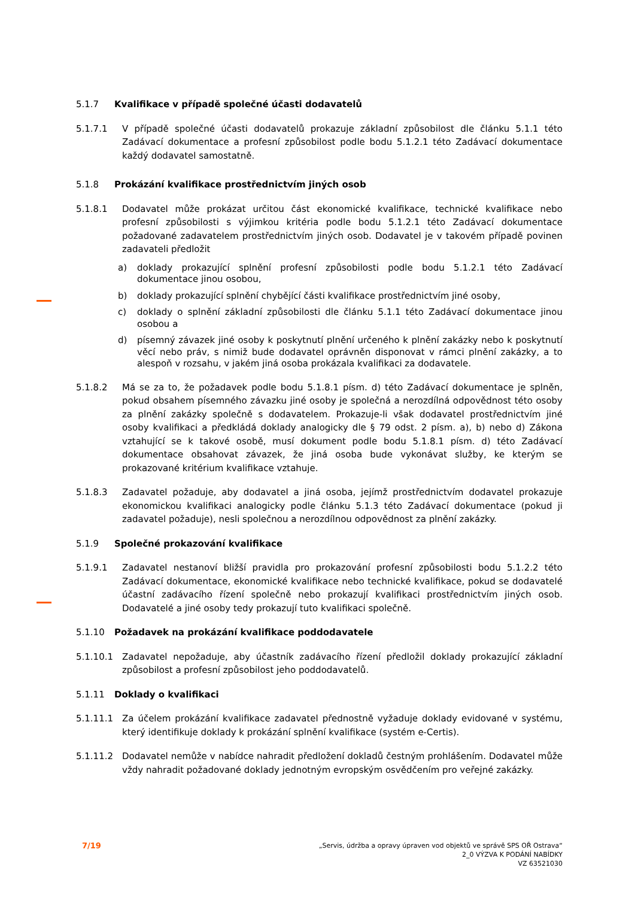5.1.7 Kvalifikace v případě společné účasti dodavatelů
5.1.7.1 V případě společné účasti dodavatelů prokazuje základní způsobilost dle článku 5.1.1 této Zadávací dokumentace a profesní způsobilost podle bodu 5.1.2.1 této Zadávací dokumentace každý dodavatel samostatně.
5.1.8 Prokázání kvalifikace prostřednictvím jiných osob
5.1.8.1 Dodavatel může prokázat určitou část ekonomické kvalifikace, technické kvalifikace nebo profesní způsobilosti s výjimkou kritéria podle bodu 5.1.2.1 této Zadávací dokumentace požadované zadavatelem prostřednictvím jiných osob. Dodavatel je v takovém případě povinen zadavateli předložit
a) doklady prokazující splnění profesní způsobilosti podle bodu 5.1.2.1 této Zadávací dokumentace jinou osobou,
b) doklady prokazující splnění chybějící části kvalifikace prostřednictvím jiné osoby,
c) doklady o splnění základní způsobilosti dle článku 5.1.1 této Zadávací dokumentace jinou osobou a
d) písemný závazek jiné osoby k poskytnutí plnění určeného k plnění zakázky nebo k poskytnutí věcí nebo práv, s nimiž bude dodavatel oprávněn disponovat v rámci plnění zakázky, a to alespoň v rozsahu, v jakém jiná osoba prokázala kvalifikaci za dodavatele.
5.1.8.2 Má se za to, že požadavek podle bodu 5.1.8.1 písm. d) této Zadávací dokumentace je splněn, pokud obsahem písemného závazku jiné osoby je společná a nerozdílná odpovědnost této osoby za plnění zakázky společně s dodavatelem. Prokazuje-li však dodavatel prostřednictvím jiné osoby kvalifikaci a předkládá doklady analogicky dle § 79 odst. 2 písm. a), b) nebo d) Zákona vztahující se k takové osobě, musí dokument podle bodu 5.1.8.1 písm. d) této Zadávací dokumentace obsahovat závazek, že jiná osoba bude vykonávat služby, ke kterým se prokazované kritérium kvalifikace vztahuje.
5.1.8.3 Zadavatel požaduje, aby dodavatel a jiná osoba, jejímž prostřednictvím dodavatel prokazuje ekonomickou kvalifikaci analogicky podle článku 5.1.3 této Zadávací dokumentace (pokud ji zadavatel požaduje), nesli společnou a nerozdílnou odpovědnost za plnění zakázky.
5.1.9 Společné prokazování kvalifikace
5.1.9.1 Zadavatel nestanoví bližší pravidla pro prokazování profesní způsobilosti bodu 5.1.2.2 této Zadávací dokumentace, ekonomické kvalifikace nebo technické kvalifikace, pokud se dodavatelé účastní zadávacího řízení společně nebo prokazují kvalifikaci prostřednictvím jiných osob. Dodavatelé a jiné osoby tedy prokazují tuto kvalifikaci společně.
5.1.10 Požadavek na prokázání kvalifikace poddodavatele
5.1.10.1 Zadavatel nepožaduje, aby účastník zadávacího řízení předložil doklady prokazující základní způsobilost a profesní způsobilost jeho poddodavatelů.
5.1.11 Doklady o kvalifikaci
5.1.11.1 Za účelem prokázání kvalifikace zadavatel přednostně vyžaduje doklady evidované v systému, který identifikuje doklady k prokázání splnění kvalifikace (systém e-Certis).
5.1.11.2 Dodavatel nemůže v nabídce nahradit předložení dokladů čestným prohlášením. Dodavatel může vždy nahradit požadované doklady jednotným evropským osvědčením pro veřejné zakázky.
7/19
„Servis, údržba a opravy úpraven vod objektů ve správě SPS OŘ Ostrava“
2_0 VÝZVA K PODÁNÍ NABÍDKY
VZ 63521030